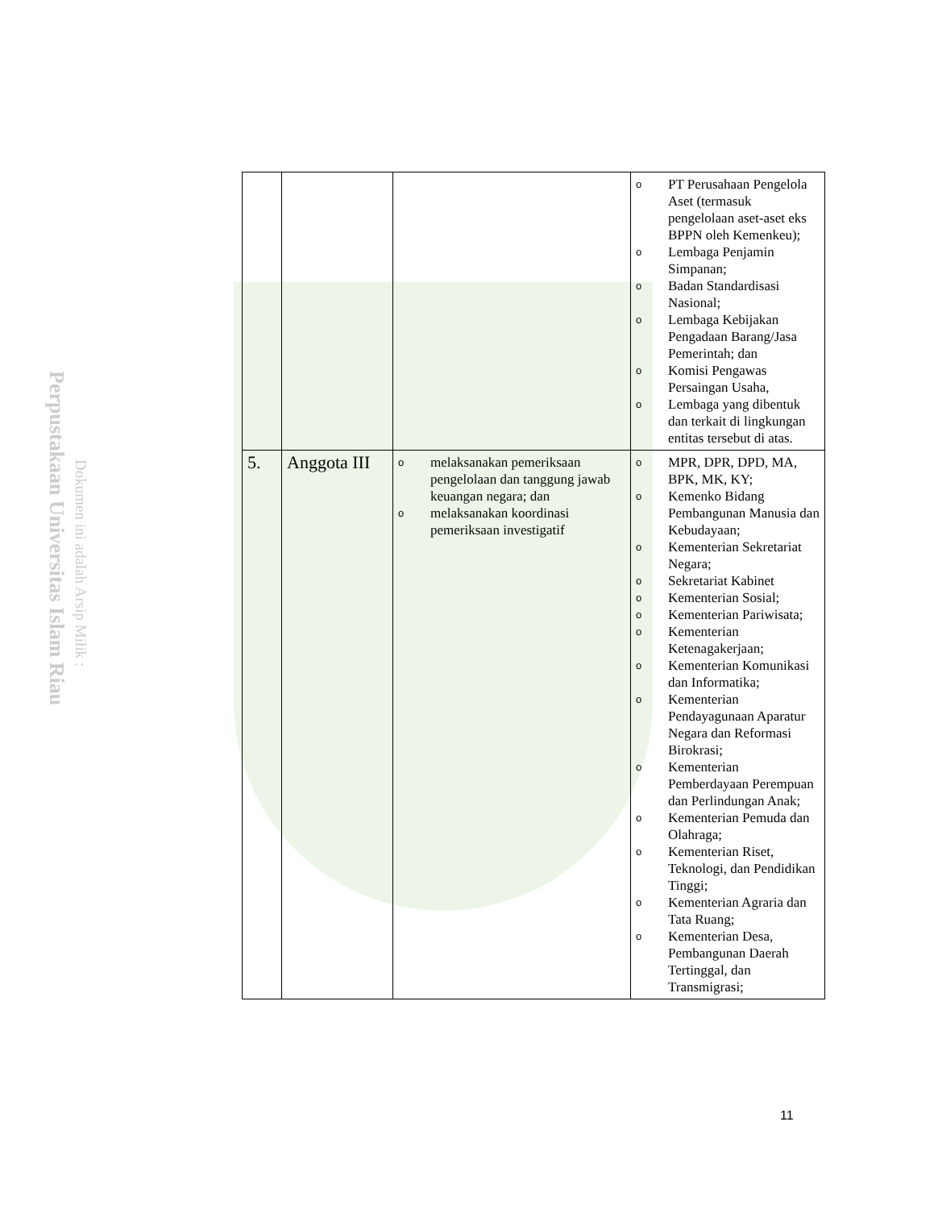Perpustakaan Universitas Islam Riau
Dokumen ini adalah Arsip Milik :
| | | | o PT Perusahaan Pengelola Aset (termasuk pengelolaan aset-aset eks BPPN oleh Kemenkeu); o Lembaga Penjamin Simpanan; o Badan Standardisasi Nasional; o Lembaga Kebijakan Pengadaan Barang/Jasa Pemerintah; dan o Komisi Pengawas Persaingan Usaha, o Lembaga yang dibentuk dan terkait di lingkungan entitas tersebut di atas. |
| 5. | Anggota III | o melaksanakan pemeriksaan pengelolaan dan tanggung jawab keuangan negara; dan o melaksanakan koordinasi pemeriksaan investigatif | o MPR, DPR, DPD, MA, BPK, MK, KY; o Kemenko Bidang Pembangunan Manusia dan Kebudayaan; o Kementerian Sekretariat Negara; o Sekretariat Kabinet o Kementerian Sosial; o Kementerian Pariwisata; o Kementerian Ketenagakerjaan; o Kementerian Komunikasi dan Informatika; o Kementerian Pendayagunaan Aparatur Negara dan Reformasi Birokrasi; o Kementerian Pemberdayaan Perempuan dan Perlindungan Anak; o Kementerian Pemuda dan Olahraga; o Kementerian Riset, Teknologi, dan Pendidikan Tinggi; o Kementerian Agraria dan Tata Ruang; o Kementerian Desa, Pembangunan Daerah Tertinggal, dan Transmigrasi; |
11